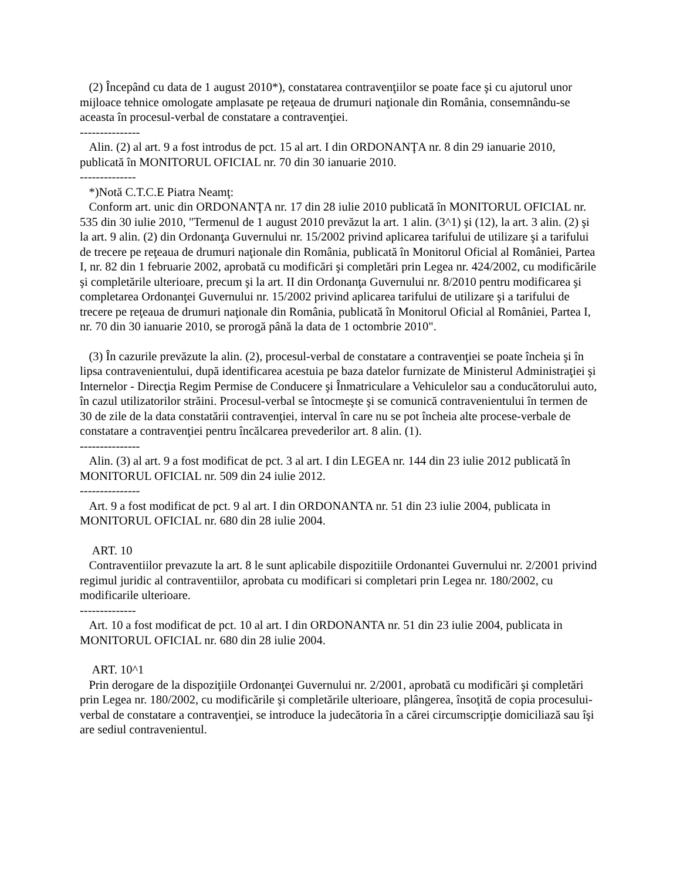(2) Începând cu data de 1 august 2010*), constatarea contravenţiilor se poate face şi cu ajutorul unor mijloace tehnice omologate amplasate pe reţeaua de drumuri naţionale din România, consemnându-se aceasta în procesul-verbal de constatare a contravenţiei.
---------------
Alin. (2) al art. 9 a fost introdus de pct. 15 al art. I din ORDONANŢA nr. 8 din 29 ianuarie 2010, publicată în MONITORUL OFICIAL nr. 70 din 30 ianuarie 2010.
--------------
*)Notă C.T.C.E Piatra Neamţ:
Conform art. unic din ORDONANŢA nr. 17 din 28 iulie 2010 publicată în MONITORUL OFICIAL nr. 535 din 30 iulie 2010, "Termenul de 1 august 2010 prevăzut la art. 1 alin. (3^1) şi (12), la art. 3 alin. (2) şi la art. 9 alin. (2) din Ordonanţa Guvernului nr. 15/2002 privind aplicarea tarifului de utilizare şi a tarifului de trecere pe reţeaua de drumuri naţionale din România, publicată în Monitorul Oficial al României, Partea I, nr. 82 din 1 februarie 2002, aprobată cu modificări şi completări prin Legea nr. 424/2002, cu modificările şi completările ulterioare, precum şi la art. II din Ordonanţa Guvernului nr. 8/2010 pentru modificarea şi completarea Ordonanţei Guvernului nr. 15/2002 privind aplicarea tarifului de utilizare şi a tarifului de trecere pe reţeaua de drumuri naţionale din România, publicată în Monitorul Oficial al României, Partea I, nr. 70 din 30 ianuarie 2010, se prorogă până la data de 1 octombrie 2010".
(3) În cazurile prevăzute la alin. (2), procesul-verbal de constatare a contravenţiei se poate încheia şi în lipsa contravenientului, după identificarea acestuia pe baza datelor furnizate de Ministerul Administraţiei şi Internelor - Direcţia Regim Permise de Conducere şi Înmatriculare a Vehiculelor sau a conducătorului auto, în cazul utilizatorilor străini. Procesul-verbal se întocmeşte şi se comunică contravenientului în termen de 30 de zile de la data constatării contravenţiei, interval în care nu se pot încheia alte procese-verbale de constatare a contravenţiei pentru încălcarea prevederilor art. 8 alin. (1).
---------------
Alin. (3) al art. 9 a fost modificat de pct. 3 al art. I din LEGEA nr. 144 din 23 iulie 2012 publicată în MONITORUL OFICIAL nr. 509 din 24 iulie 2012.
---------------
Art. 9 a fost modificat de pct. 9 al art. I din ORDONANTA nr. 51 din 23 iulie 2004, publicata in MONITORUL OFICIAL nr. 680 din 28 iulie 2004.
ART. 10
Contraventiilor prevazute la art. 8 le sunt aplicabile dispozitiile Ordonantei Guvernului nr. 2/2001 privind regimul juridic al contraventiilor, aprobata cu modificari si completari prin Legea nr. 180/2002, cu modificarile ulterioare.
--------------
Art. 10 a fost modificat de pct. 10 al art. I din ORDONANTA nr. 51 din 23 iulie 2004, publicata in MONITORUL OFICIAL nr. 680 din 28 iulie 2004.
ART. 10^1
Prin derogare de la dispoziţiile Ordonanţei Guvernului nr. 2/2001, aprobată cu modificări şi completări prin Legea nr. 180/2002, cu modificările şi completările ulterioare, plângerea, însoţită de copia procesului-verbal de constatare a contravenţiei, se introduce la judecătoria în a cărei circumscripţie domiciliază sau îşi are sediul contravenientul.